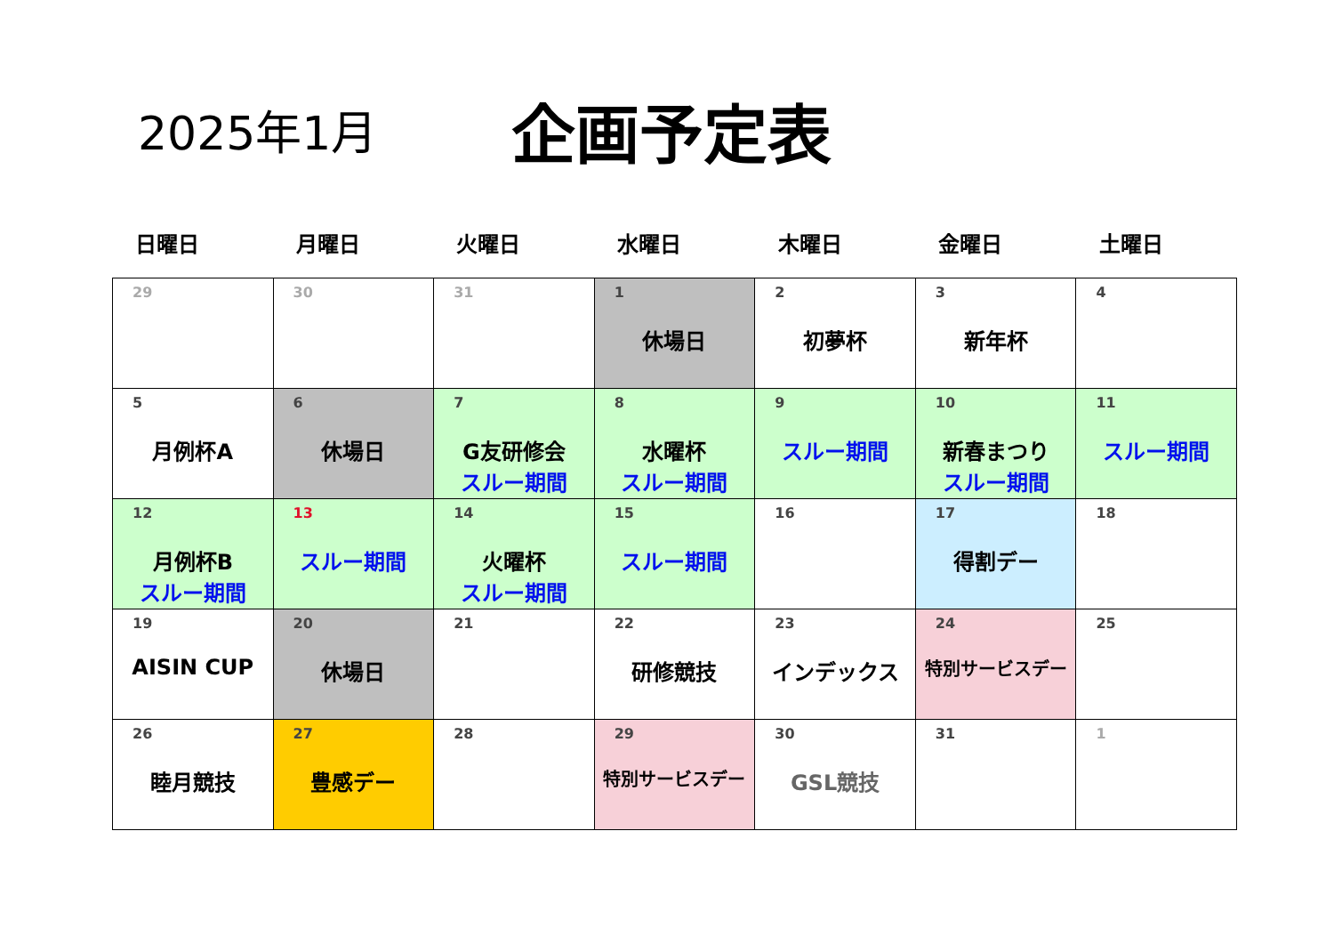2025年1月
企画予定表
日曜日 月曜日 火曜日 水曜日 木曜日 金曜日 土曜日
| 29 | 30 | 31 | 1 休場日 | 2 初夢杯 | 3 新年杯 | 4 |
| 5 月例杯A | 6 休場日 | 7 G友研修会 スルー期間 | 8 水曜杯 スルー期間 | 9 スルー期間 | 10 新春まつり スルー期間 | 11 スルー期間 |
| 12 月例杯B スルー期間 | 13 スルー期間 | 14 火曜杯 スルー期間 | 15 スルー期間 | 16 | 17 得割デー | 18 |
| 19 AISIN CUP | 20 休場日 | 21 | 22 研修競技 | 23 インデックス | 24 特別サービスデー | 25 |
| 26 睦月競技 | 27 豊感デー | 28 | 29 特別サービスデー | 30 GSL競技 | 31 | 1 |